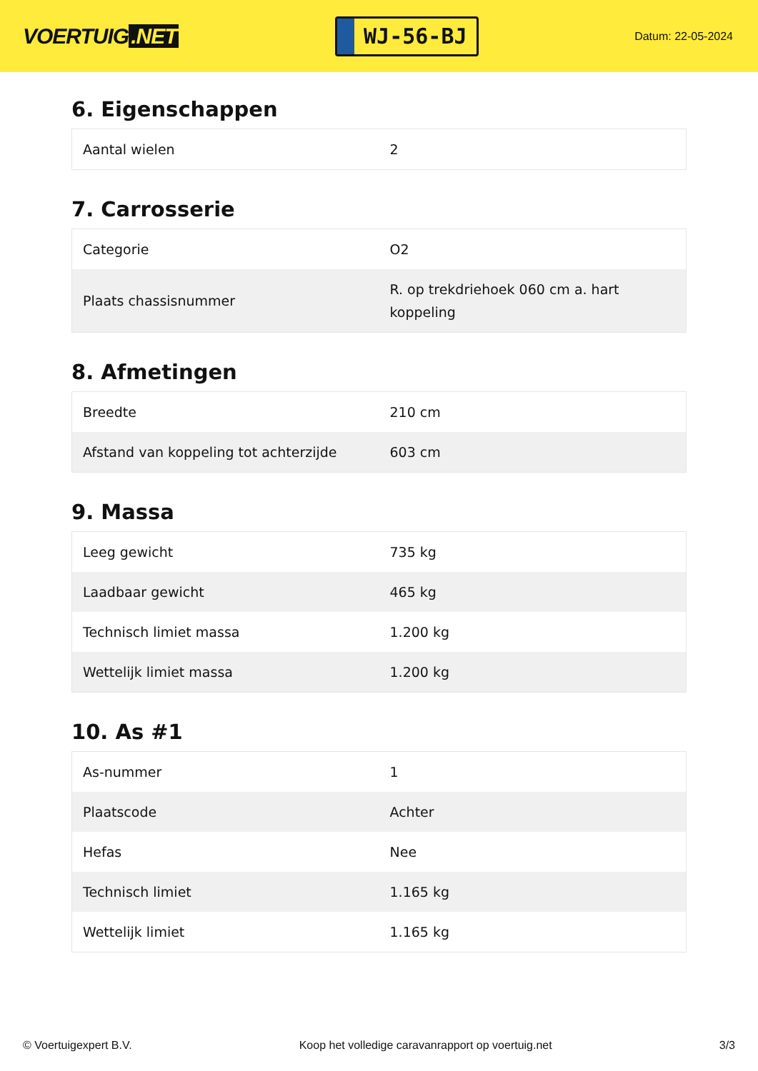VOERTUIG.NET
WJ-56-BJ
Datum: 22-05-2024
6. Eigenschappen
| Aantal wielen | 2 |
7. Carrosserie
| Categorie | O2 |
| Plaats chassisnummer | R. op trekdriehoek 060 cm a. hart koppeling |
8. Afmetingen
| Breedte | 210 cm |
| Afstand van koppeling tot achterzijde | 603 cm |
9. Massa
| Leeg gewicht | 735 kg |
| Laadbaar gewicht | 465 kg |
| Technisch limiet massa | 1.200 kg |
| Wettelijk limiet massa | 1.200 kg |
10. As #1
| As-nummer | 1 |
| Plaatscode | Achter |
| Hefas | Nee |
| Technisch limiet | 1.165 kg |
| Wettelijk limiet | 1.165 kg |
© Voertuigexpert B.V. Koop het volledige caravanrapport op voertuig.net 3/3